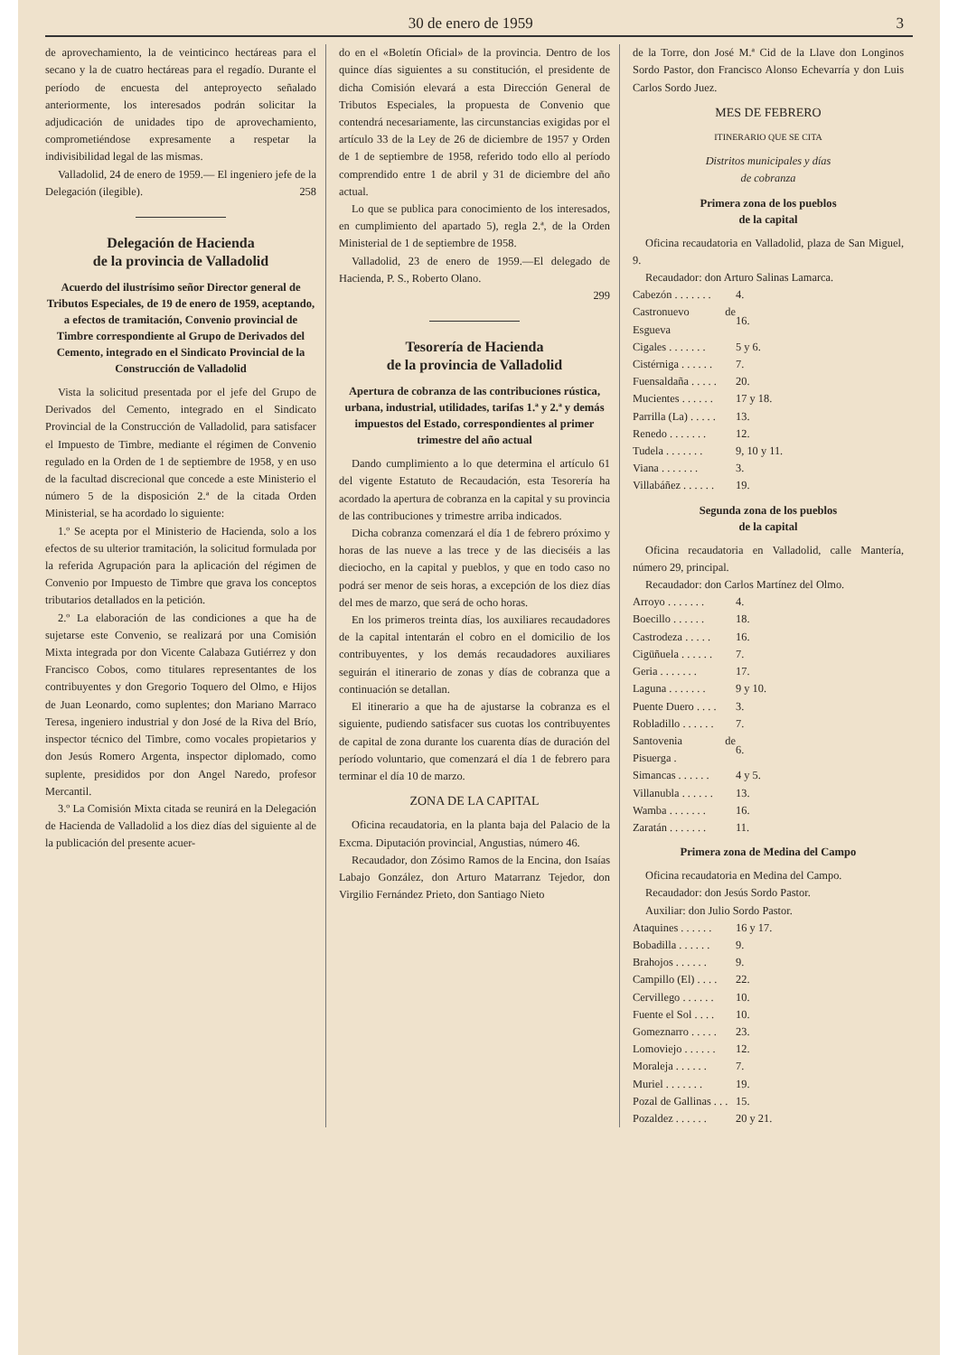30 de enero de 1959 3
de aprovechamiento, la de veinticinco hectáreas para el secano y la de cuatro hectáreas para el regadío. Durante el período de encuesta del anteproyecto señalado anteriormente, los interesados podrán solicitar la adjudicación de unidades tipo de aprovechamiento, comprometiéndose expresamente a respetar la indivisibilidad legal de las mismas.
Valladolid, 24 de enero de 1959.— El ingeniero jefe de la Delegación (ilegible). 258
Delegación de Hacienda
de la provincia de Valladolid
Acuerdo del ilustrísimo señor Director general de Tributos Especiales, de 19 de enero de 1959, aceptando, a efectos de tramitación, Convenio provincial de Timbre correspondiente al Grupo de Derivados del Cemento, integrado en el Sindicato Provincial de la Construcción de Valladolid
Vista la solicitud presentada por el jefe del Grupo de Derivados del Cemento, integrado en el Sindicato Provincial de la Construcción de Valladolid, para satisfacer el Impuesto de Timbre, mediante el régimen de Convenio regulado en la Orden de 1 de septiembre de 1958, y en uso de la facultad discrecional que concede a este Ministerio el número 5 de la disposición 2.ª de la citada Orden Ministerial, se ha acordado lo siguiente:
1.º Se acepta por el Ministerio de Hacienda, solo a los efectos de su ulterior tramitación, la solicitud formulada por la referida Agrupación para la aplicación del régimen de Convenio por Impuesto de Timbre que grava los conceptos tributarios detallados en la petición.
2.º La elaboración de las condiciones a que ha de sujetarse este Convenio, se realizará por una Comisión Mixta integrada por don Vicente Calabaza Gutiérrez y don Francisco Cobos, como titulares representantes de los contribuyentes y don Gregorio Toquero del Olmo, e Hijos de Juan Leonardo, como suplentes; don Mariano Marraco Teresa, ingeniero industrial y don José de la Riva del Brío, inspector técnico del Timbre, como vocales propietarios y don Jesús Romero Argenta, inspector diplomado, como suplente, presididos por don Angel Naredo, profesor Mercantil.
3.º La Comisión Mixta citada se reunirá en la Delegación de Hacienda de Valladolid a los diez días del siguiente al de la publicación del presente acuer-
do en el «Boletín Oficial» de la provincia. Dentro de los quince días siguientes a su constitución, el presidente de dicha Comisión elevará a esta Dirección General de Tributos Especiales, la propuesta de Convenio que contendrá necesariamente, las circunstancias exigidas por el artículo 33 de la Ley de 26 de diciembre de 1957 y Orden de 1 de septiembre de 1958, referido todo ello al período comprendido entre 1 de abril y 31 de diciembre del año actual.
Lo que se publica para conocimiento de los interesados, en cumplimiento del apartado 5), regla 2.ª, de la Orden Ministerial de 1 de septiembre de 1958.
Valladolid, 23 de enero de 1959.—El delegado de Hacienda, P. S., Roberto Olano.
299
Tesorería de Hacienda
de la provincia de Valladolid
Apertura de cobranza de las contribuciones rústica, urbana, industrial, utilidades, tarifas 1.ª y 2.ª y demás impuestos del Estado, correspondientes al primer trimestre del año actual
Dando cumplimiento a lo que determina el artículo 61 del vigente Estatuto de Recaudación, esta Tesorería ha acordado la apertura de cobranza en la capital y su provincia de las contribuciones y trimestre arriba indicados.
Dicha cobranza comenzará el día 1 de febrero próximo y horas de las nueve a las trece y de las dieciséis a las dieciocho, en la capital y pueblos, y que en todo caso no podrá ser menor de seis horas, a excepción de los diez días del mes de marzo, que será de ocho horas.
En los primeros treinta días, los auxiliares recaudadores de la capital intentarán el cobro en el domicilio de los contribuyentes, y los demás recaudadores auxiliares seguirán el itinerario de zonas y días de cobranza que a continuación se detallan.
El itinerario a que ha de ajustarse la cobranza es el siguiente, pudiendo satisfacer sus cuotas los contribuyentes de capital de zona durante los cuarenta días de duración del período voluntario, que comenzará el día 1 de febrero para terminar el día 10 de marzo.
ZONA DE LA CAPITAL
Oficina recaudatoria, en la planta baja del Palacio de la Excma. Diputación provincial, Angustias, número 46.
Recaudador, don Zósimo Ramos de la Encina, don Isaías Labajo González, don Arturo Matarranz Tejedor, don Virgilio Fernández Prieto, don Santiago Nieto
de la Torre, don José M.ª Cid de la Llave don Longinos Sordo Pastor, don Francisco Alonso Echevarría y don Luis Carlos Sordo Juez.
MES DE FEBRERO
ITINERARIO QUE SE CITA
Distritos municipales y días
de cobranza
Primera zona de los pueblos
de la capital
Oficina recaudatoria en Valladolid, plaza de San Miguel, 9.
Recaudador: don Arturo Salinas Lamarca.
| Cabezón . . . . . . . | 4. |
| Castronuevo de Esgueva | 16. |
| Cigales . . . . . . . | 5 y 6. |
| Cistérniga . . . . . . | 7. |
| Fuensaldaña . . . . . | 20. |
| Mucientes . . . . . . | 17 y 18. |
| Parrilla (La) . . . . . | 13. |
| Renedo . . . . . . . | 12. |
| Tudela . . . . . . . | 9, 10 y 11. |
| Viana . . . . . . . | 3. |
| Villabáñez . . . . . . | 19. |
Segunda zona de los pueblos
de la capital
Oficina recaudatoria en Valladolid, calle Mantería, número 29, principal.
Recaudador: don Carlos Martínez del Olmo.
| Arroyo . . . . . . . | 4. |
| Boecillo . . . . . . | 18. |
| Castrodeza . . . . . | 16. |
| Cigüñuela . . . . . . | 7. |
| Geria . . . . . . . | 17. |
| Laguna . . . . . . . | 9 y 10. |
| Puente Duero . . . . | 3. |
| Robladillo . . . . . . | 7. |
| Santovenia de Pisuerga . | 6. |
| Simancas . . . . . . | 4 y 5. |
| Villanubla . . . . . . | 13. |
| Wamba . . . . . . . | 16. |
| Zaratán . . . . . . . | 11. |
Primera zona de Medina del Campo
Oficina recaudatoria en Medina del Campo.
Recaudador: don Jesús Sordo Pastor.
Auxiliar: don Julio Sordo Pastor.
| Ataquines . . . . . . | 16 y 17. |
| Bobadilla . . . . . . | 9. |
| Brahojos . . . . . . | 9. |
| Campillo (El) . . . . | 22. |
| Cervillego . . . . . . | 10. |
| Fuente el Sol . . . . | 10. |
| Gomeznarro . . . . . | 23. |
| Lomoviejo . . . . . . | 12. |
| Moraleja . . . . . . | 7. |
| Muriel . . . . . . . | 19. |
| Pozal de Gallinas . . . | 15. |
| Pozaldez . . . . . . | 20 y 21. |